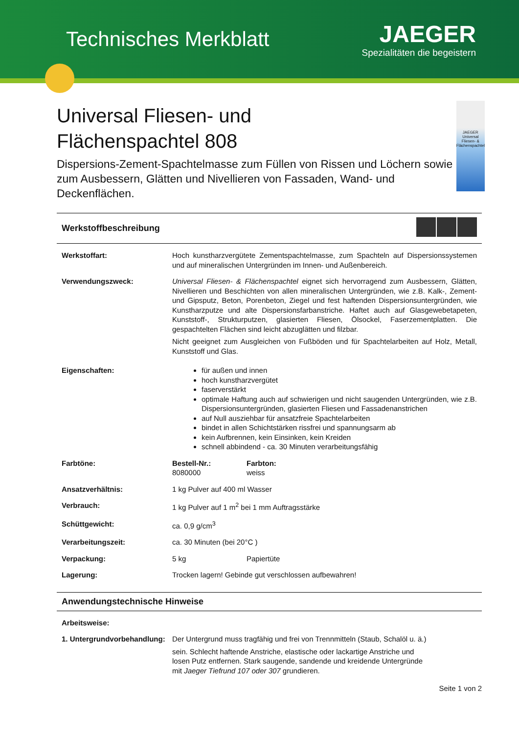Technisches Merkblatt
JAEGER
Spezialitäten die begeistern
Universal Fliesen- und
Flächenspachtel 808
Dispersions-Zement-Spachtelmasse zum Füllen von Rissen und Löchern sowie zum Ausbessern, Glätten und Nivellieren von Fassaden, Wand- und Deckenflächen.
JAEGER
Universal Fliesen- & Flächenspachtel
Werkstoffbeschreibung
Werkstoffart: Hoch kunstharzvergütete Zementspachtelmasse, zum Spachteln auf Dispersionssystemen und auf mineralischen Untergründen im Innen- und Außenbereich.
Verwendungszweck: Universal Fliesen- & Flächenspachtel eignet sich hervorragend zum Ausbessern, Glätten, Nivellieren und Beschichten von allen mineralischen Untergründen, wie z.B. Kalk-, Zement- und Gipsputz, Beton, Porenbeton, Ziegel und fest haftenden Dispersionsuntergründen, wie Kunstharzputze und alte Dispersionsfarbanstriche. Haftet auch auf Glasgewebetapeten, Kunststoff-, Strukturputzen, glasierten Fliesen, Ölsockel, Faserzementplatten. Die gespachtelten Flächen sind leicht abzuglätten und filzbar.
Nicht geeignet zum Ausgleichen von Fußböden und für Spachtelarbeiten auf Holz, Metall, Kunststoff und Glas.
Eigenschaften: für außen und innen
hoch kunstharzvergütet
faserverstärkt
optimale Haftung auch auf schwierigen und nicht saugenden Untergründen, wie z.B. Dispersionsuntergründen, glasierten Fliesen und Fassadenanstrichen
auf Null ausziehbar für ansatzfreie Spachtelarbeiten
bindet in allen Schichtstärken rissfrei und spannungsarm ab
kein Aufbrennen, kein Einsinken, kein Kreiden
schnell abbindend - ca. 30 Minuten verarbeitungsfähig
Farbtöne: Bestell-Nr.:
8080000
Farbton:
weiss
Ansatzverhältnis: 1 kg Pulver auf 400 ml Wasser
Verbrauch: 1 kg Pulver auf 1 m<sup>2</sup> bei 1 mm Auftragsstärke
Schüttgewicht: ca. 0,9 g/cm<sup>3</sup>
Verarbeitungszeit: ca. 30 Minuten (bei 20°C )
Verpackung: 5 kg Papiertüte
Lagerung: Trocken lagern! Gebinde gut verschlossen aufbewahren!
Anwendungstechnische Hinweise
Arbeitsweise:
1. Untergrundvorbehandlung:
Der Untergrund muss tragfähig und frei von Trennmitteln (Staub, Schalöl u. ä.)
sein. Schlecht haftende Anstriche, elastische oder lackartige Anstriche und
losen Putz entfernen. Stark saugende, sandende und kreidende Untergründe
mit Jaeger Tiefrund 107 oder 307 grundieren.
Seite 1 von 2